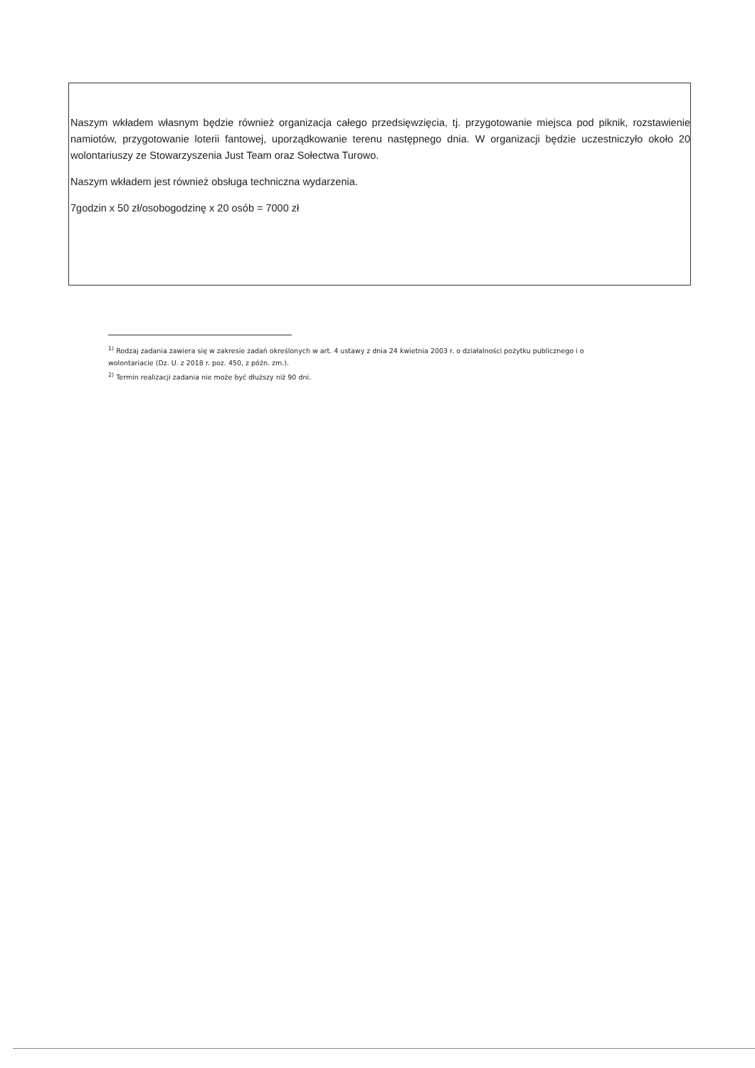Naszym wkładem własnym będzie również organizacja całego przedsięwzięcia, tj. przygotowanie miejsca pod piknik, rozstawienie namiotów, przygotowanie loterii fantowej, uporządkowanie terenu następnego dnia. W organizacji będzie uczestniczyło około 20 wolontariuszy ze Stowarzyszenia Just Team oraz Sołectwa Turowo.
Naszym wkładem jest również obsługa techniczna wydarzenia.
7godzin x 50 zł/osobogodzinę x 20 osób = 7000 zł
<sup>1)</sup> Rodzaj zadania zawiera się w zakresie zadań określonych w art. 4 ustawy z dnia 24 kwietnia 2003 r. o działalności pożytku publicznego i o wolontariacie (Dz. U. z 2018 r. poz. 450, z późn. zm.).
<sup>2)</sup> Termin realizacji zadania nie może być dłuższy niż 90 dni.